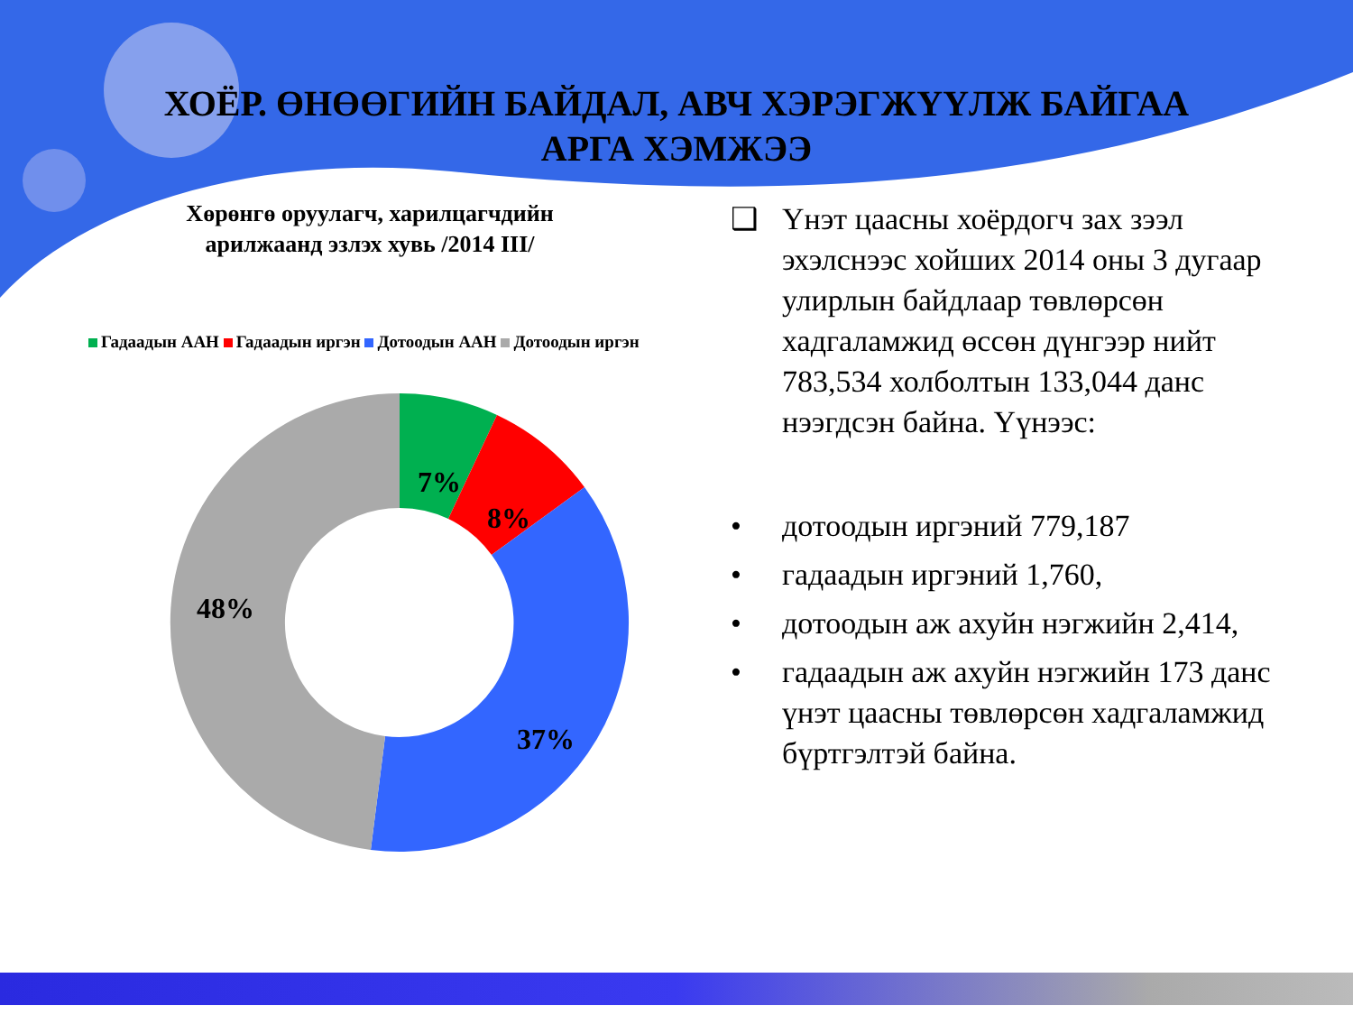ХОЁР. ӨНӨӨГИЙН БАЙДАЛ, АВЧ ХЭРЭГЖҮҮЛЖ БАЙГАА
АРГА ХЭМЖЭЭ
Хөрөнгө оруулагч, харилцагчдийн
арилжаанд эзлэх хувь /2014 III/
Гадаадын ААН Гадаадын иргэн Дотоодын ААН Дотоодын иргэн
7%
8%
37%
48%
❑ Үнэт цаасны хоёрдогч зах зээл эхэлснээс хойших 2014 оны 3 дугаар улирлын байдлаар төвлөрсөн хадгаламжид өссөн дүнгээр нийт 783,534 холболтын 133,044 данс нээгдсэн байна. Үүнээс:
• дотоодын иргэний 779,187
• гадаадын иргэний 1,760,
• дотоодын аж ахуйн нэгжийн 2,414,
• гадаадын аж ахуйн нэгжийн 173 данс үнэт цаасны төвлөрсөн хадгаламжид бүртгэлтэй байна.